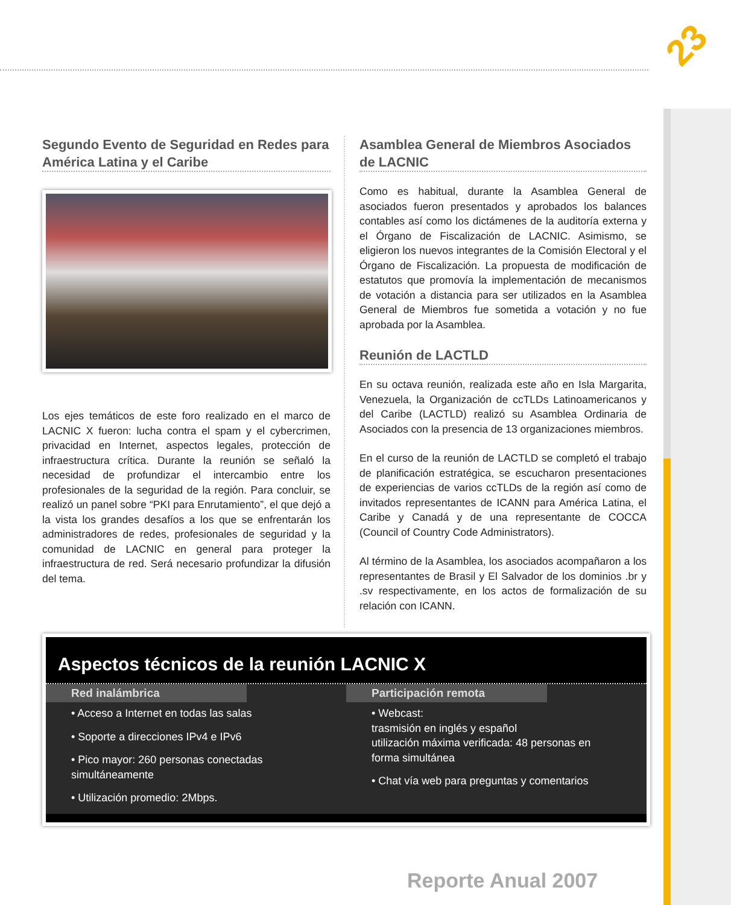23
Segundo Evento de Seguridad en Redes para América Latina y el Caribe
Los ejes temáticos de este foro realizado en el marco de LACNIC X fueron: lucha contra el spam y el cybercrimen, privacidad en Internet, aspectos legales, protección de infraestructura crítica. Durante la reunión se señaló la necesidad de profundizar el intercambio entre los profesionales de la seguridad de la región. Para concluir, se realizó un panel sobre “PKI para Enrutamiento”, el que dejó a la vista los grandes desafíos a los que se enfrentarán los administradores de redes, profesionales de seguridad y la comunidad de LACNIC en general para proteger la infraestructura de red. Será necesario profundizar la difusión del tema.
Asamblea General de Miembros Asociados de LACNIC
Como es habitual, durante la Asamblea General de asociados fueron presentados y aprobados los balances contables así como los dictámenes de la auditoría externa y el Órgano de Fiscalización de LACNIC. Asimismo, se eligieron los nuevos integrantes de la Comisión Electoral y el Órgano de Fiscalización. La propuesta de modificación de estatutos que promovía la implementación de mecanismos de votación a distancia para ser utilizados en la Asamblea General de Miembros fue sometida a votación y no fue aprobada por la Asamblea.
Reunión de LACTLD
En su octava reunión, realizada este año en Isla Margarita, Venezuela, la Organización de ccTLDs Latinoamericanos y del Caribe (LACTLD) realizó su Asamblea Ordinaria de Asociados con la presencia de 13 organizaciones miembros.
En el curso de la reunión de LACTLD se completó el trabajo de planificación estratégica, se escucharon presentaciones de experiencias de varios ccTLDs de la región así como de invitados representantes de ICANN para América Latina, el Caribe y Canadá y de una representante de COCCA (Council of Country Code Administrators).
Al término de la Asamblea, los asociados acompañaron a los representantes de Brasil y El Salvador de los dominios .br y .sv respectivamente, en los actos de formalización de su relación con ICANN.
Aspectos técnicos de la reunión LACNIC X
Red inalámbrica
• Acceso a Internet en todas las salas
• Soporte a direcciones IPv4 e IPv6
• Pico mayor: 260 personas conectadas simultáneamente
• Utilización promedio: 2Mbps.
Participación remota
• Webcast:
trasmisión en inglés y español
utilización máxima verificada: 48 personas en forma simultánea
• Chat vía web para preguntas y comentarios
Reporte Anual 2007